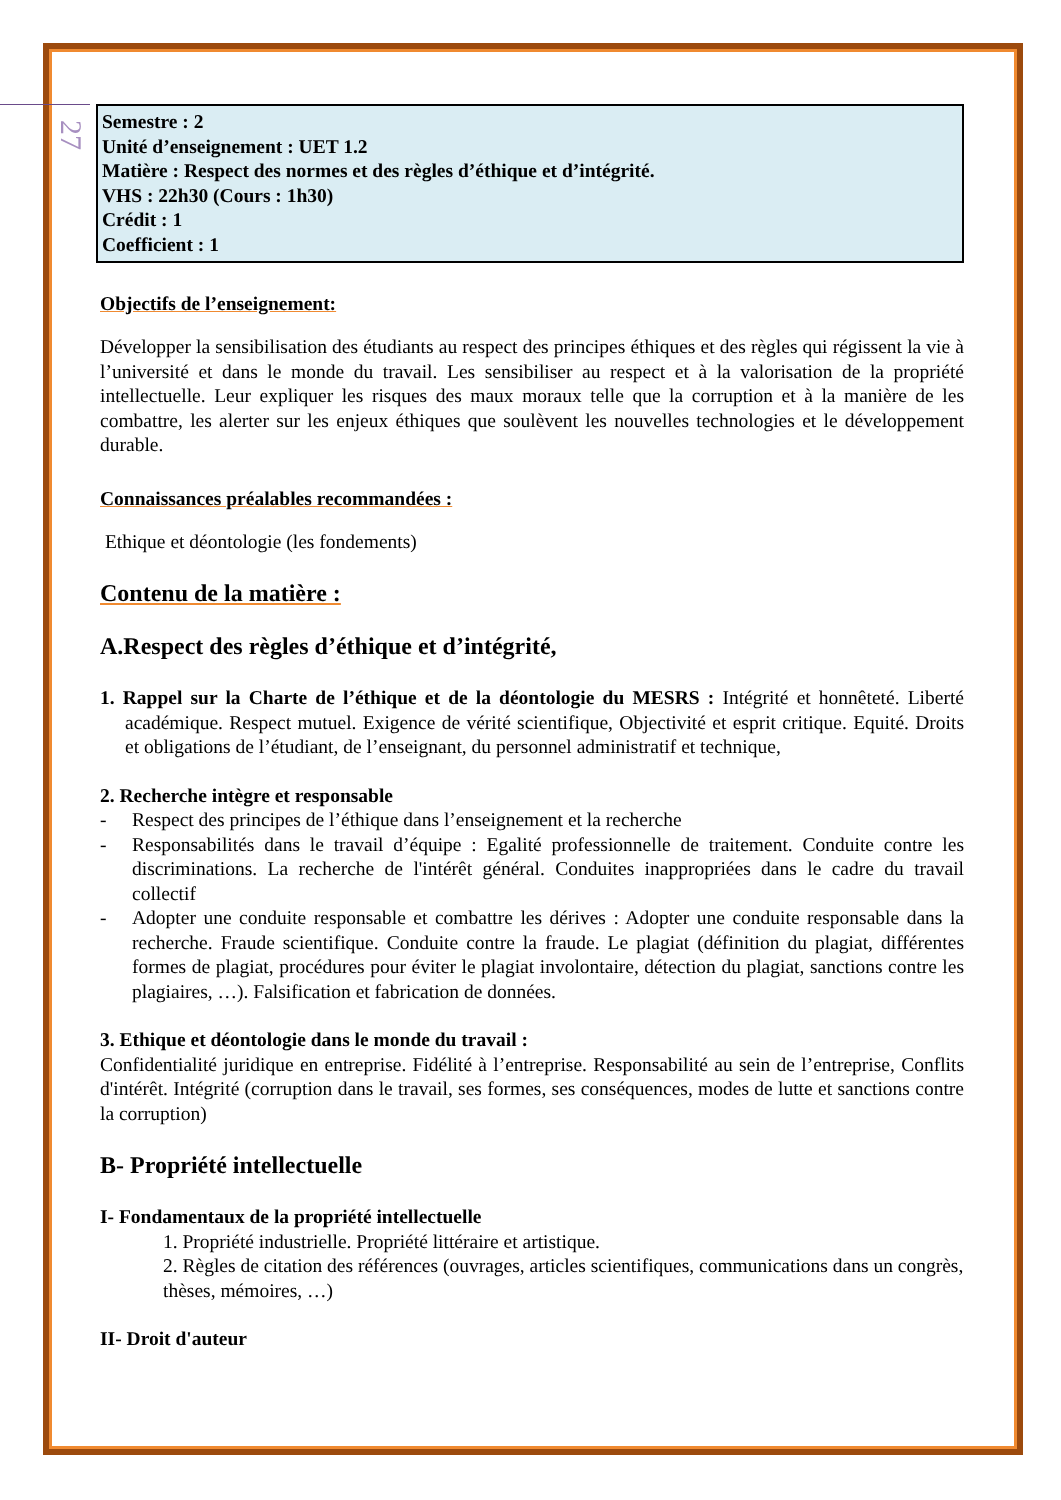27
Semestre : 2
Unité d’enseignement : UET 1.2
Matière : Respect des normes et des règles d’éthique et d’intégrité.
VHS : 22h30 (Cours : 1h30)
Crédit : 1
Coefficient : 1
Objectifs de l’enseignement:
Développer la sensibilisation des étudiants au respect des principes éthiques et des règles qui régissent la vie à l’université et dans le monde du travail. Les sensibiliser au respect et à la valorisation de la propriété intellectuelle. Leur expliquer les risques des maux moraux telle que la corruption et à la manière de les combattre, les alerter sur les enjeux éthiques que soulèvent les nouvelles technologies et le développement durable.
Connaissances préalables recommandées :
Ethique et déontologie (les fondements)
Contenu de la matière :
A.Respect des règles d’éthique et d’intégrité,
1. Rappel sur la Charte de l’éthique et de la déontologie du MESRS : Intégrité et honnêteté. Liberté académique. Respect mutuel. Exigence de vérité scientifique, Objectivité et esprit critique. Equité. Droits et obligations de l’étudiant, de l’enseignant, du personnel administratif et technique,
2. Recherche intègre et responsable
- Respect des principes de l’éthique dans l’enseignement et la recherche
- Responsabilités dans le travail d’équipe : Egalité professionnelle de traitement. Conduite contre les discriminations. La recherche de l'intérêt général. Conduites inappropriées dans le cadre du travail collectif
- Adopter une conduite responsable et combattre les dérives : Adopter une conduite responsable dans la recherche. Fraude scientifique. Conduite contre la fraude. Le plagiat (définition du plagiat, différentes formes de plagiat, procédures pour éviter le plagiat involontaire, détection du plagiat, sanctions contre les plagiaires, …). Falsification et fabrication de données.
3. Ethique et déontologie dans le monde du travail :
Confidentialité juridique en entreprise. Fidélité à l’entreprise. Responsabilité au sein de l’entreprise, Conflits d'intérêt. Intégrité (corruption dans le travail, ses formes, ses conséquences, modes de lutte et sanctions contre la corruption)
B- Propriété intellectuelle
I- Fondamentaux de la propriété intellectuelle
1. Propriété industrielle. Propriété littéraire et artistique.
2. Règles de citation des références (ouvrages, articles scientifiques, communications dans un congrès, thèses, mémoires, …)
II- Droit d'auteur